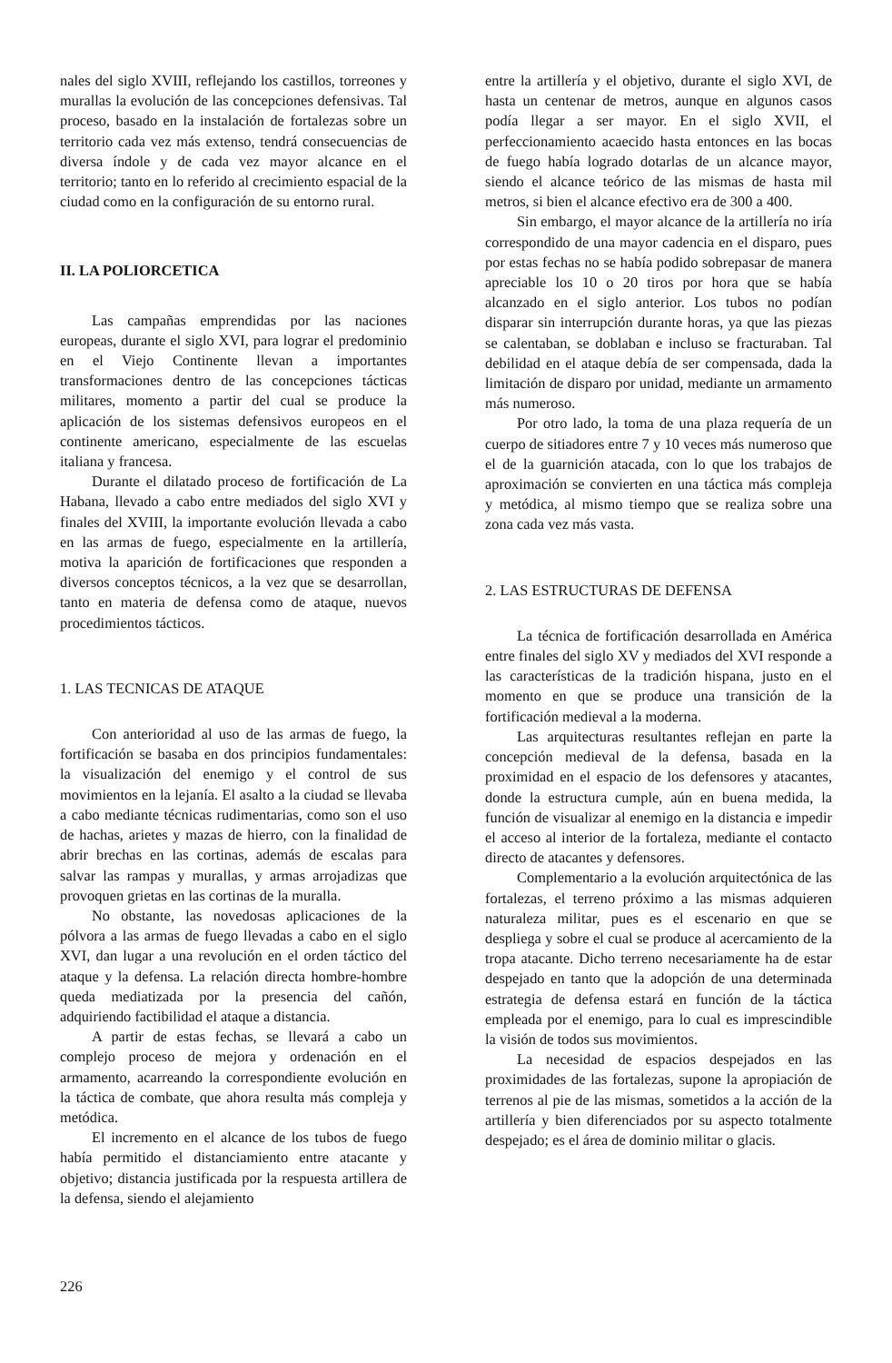nales del siglo XVIII, reflejando los castillos, torreones y murallas la evolución de las concepciones defensivas. Tal proceso, basado en la instalación de fortalezas sobre un territorio cada vez más extenso, tendrá consecuencias de diversa índole y de cada vez mayor alcance en el territorio; tanto en lo referido al crecimiento espacial de la ciudad como en la configuración de su entorno rural.
II. LA POLIORCETICA
Las campañas emprendidas por las naciones europeas, durante el siglo XVI, para lograr el predominio en el Viejo Continente llevan a importantes transformaciones dentro de las concepciones tácticas militares, momento a partir del cual se produce la aplicación de los sistemas defensivos europeos en el continente americano, especialmente de las escuelas italiana y francesa.
Durante el dilatado proceso de fortificación de La Habana, llevado a cabo entre mediados del siglo XVI y finales del XVIII, la importante evolución llevada a cabo en las armas de fuego, especialmente en la artillería, motiva la aparición de fortificaciones que responden a diversos conceptos técnicos, a la vez que se desarrollan, tanto en materia de defensa como de ataque, nuevos procedimientos tácticos.
1. LAS TECNICAS DE ATAQUE
Con anterioridad al uso de las armas de fuego, la fortificación se basaba en dos principios fundamentales: la visualización del enemigo y el control de sus movimientos en la lejanía. El asalto a la ciudad se llevaba a cabo mediante técnicas rudimentarias, como son el uso de hachas, arietes y mazas de hierro, con la finalidad de abrir brechas en las cortinas, además de escalas para salvar las rampas y murallas, y armas arrojadizas que provoquen grietas en las cortinas de la muralla.
No obstante, las novedosas aplicaciones de la pólvora a las armas de fuego llevadas a cabo en el siglo XVI, dan lugar a una revolución en el orden táctico del ataque y la defensa. La relación directa hombre-hombre queda mediatizada por la presencia del cañón, adquiriendo factibilidad el ataque a distancia.
A partir de estas fechas, se llevará a cabo un complejo proceso de mejora y ordenación en el armamento, acarreando la correspondiente evolución en la táctica de combate, que ahora resulta más compleja y metódica.
El incremento en el alcance de los tubos de fuego había permitido el distanciamiento entre atacante y objetivo; distancia justificada por la respuesta artillera de la defensa, siendo el alejamiento
entre la artillería y el objetivo, durante el siglo XVI, de hasta un centenar de metros, aunque en algunos casos podía llegar a ser mayor. En el siglo XVII, el perfeccionamiento acaecido hasta entonces en las bocas de fuego había logrado dotarlas de un alcance mayor, siendo el alcance teórico de las mismas de hasta mil metros, si bien el alcance efectivo era de 300 a 400.
Sin embargo, el mayor alcance de la artillería no iría correspondido de una mayor cadencia en el disparo, pues por estas fechas no se había podido sobrepasar de manera apreciable los 10 o 20 tiros por hora que se había alcanzado en el siglo anterior. Los tubos no podían disparar sin interrupción durante horas, ya que las piezas se calentaban, se doblaban e incluso se fracturaban. Tal debilidad en el ataque debía de ser compensada, dada la limitación de disparo por unidad, mediante un armamento más numeroso.
Por otro lado, la toma de una plaza requería de un cuerpo de sitiadores entre 7 y 10 veces más numeroso que el de la guarnición atacada, con lo que los trabajos de aproximación se convierten en una táctica más compleja y metódica, al mismo tiempo que se realiza sobre una zona cada vez más vasta.
2. LAS ESTRUCTURAS DE DEFENSA
La técnica de fortificación desarrollada en América entre finales del siglo XV y mediados del XVI responde a las características de la tradición hispana, justo en el momento en que se produce una transición de la fortificación medieval a la moderna.
Las arquitecturas resultantes reflejan en parte la concepción medieval de la defensa, basada en la proximidad en el espacio de los defensores y atacantes, donde la estructura cumple, aún en buena medida, la función de visualizar al enemigo en la distancia e impedir el acceso al interior de la fortaleza, mediante el contacto directo de atacantes y defensores.
Complementario a la evolución arquitectónica de las fortalezas, el terreno próximo a las mismas adquieren naturaleza militar, pues es el escenario en que se despliega y sobre el cual se produce al acercamiento de la tropa atacante. Dicho terreno necesariamente ha de estar despejado en tanto que la adopción de una determinada estrategia de defensa estará en función de la táctica empleada por el enemigo, para lo cual es imprescindible la visión de todos sus movimientos.
La necesidad de espacios despejados en las proximidades de las fortalezas, supone la apropiación de terrenos al pie de las mismas, sometidos a la acción de la artillería y bien diferenciados por su aspecto totalmente despejado; es el área de dominio militar o glacis.
226